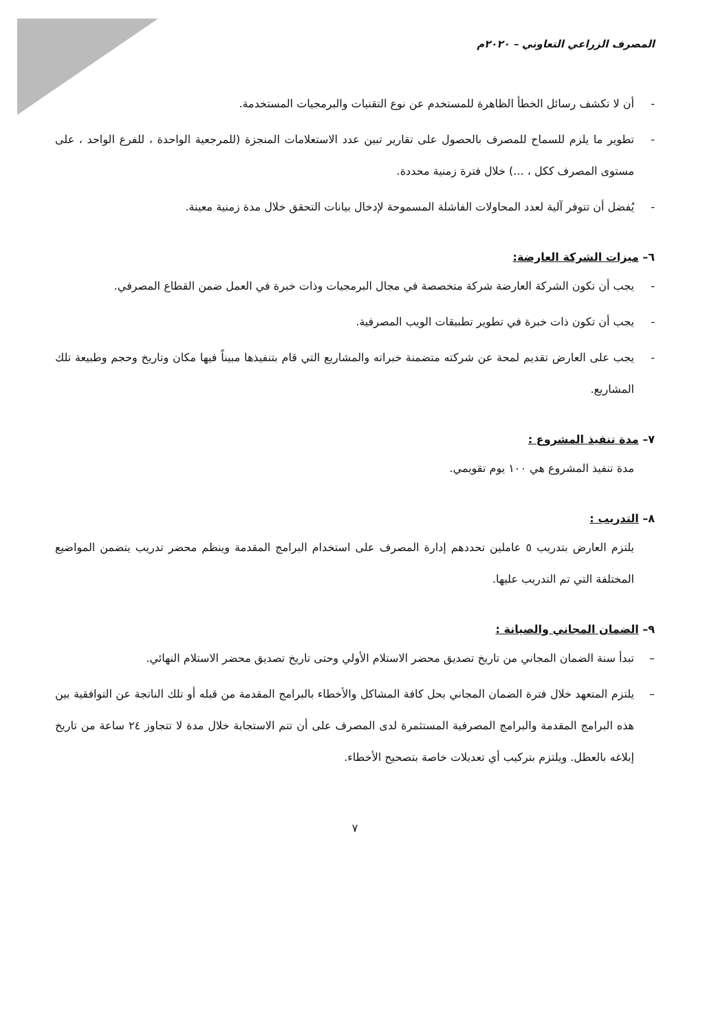المصرف الزراعي التعاوني – ٢٠٢٠م
- أن لا تكشف رسائل الخطأ الظاهرة للمستخدم عن نوع التقنيات والبرمجيات المستخدمة.
- تطوير ما يلزم للسماح للمصرف بالحصول على تقارير تبين عدد الاستعلامات المنجزة (للمرجعية الواحدة ، للفرع الواحد ، على مستوى المصرف ككل ، ...) خلال فترة زمنية محددة.
- يُفضل أن تتوفر آلية لعدد المحاولات الفاشلة المسموحة لإدخال بيانات التحقق خلال مدة زمنية معينة.
٦– ميزات الشركة العارضة:
- يجب أن تكون الشركة العارضة شركة متخصصة في مجال البرمجيات وذات خبرة في العمل ضمن القطاع المصرفي.
- يجب أن تكون ذات خبرة في تطوير تطبيقات الويب المصرفية.
- يجب على العارض تقديم لمحة عن شركته متضمنة خبراته والمشاريع التي قام بتنفيذها مبيناً فيها مكان وتاريخ وحجم وطبيعة تلك المشاريع.
٧– مدة تنفيذ المشروع :
مدة تنفيذ المشروع هي ١٠٠ يوم تقويمي.
٨– التدريب :
يلتزم العارض بتدريب ٥ عاملين تحددهم إدارة المصرف على استخدام البرامج المقدمة وينظم محضر تدريب يتضمن المواضيع المختلفة التي تم التدريب عليها.
٩– الضمان المجاني والصيانة :
– تبدأ سنة الضمان المجاني من تاريخ تصديق محضر الاستلام الأولي وحتى تاريخ تصديق محضر الاستلام النهائي.
– يلتزم المتعهد خلال فترة الضمان المجاني بحل كافة المشاكل والأخطاء بالبرامج المقدمة من قبله أو تلك الناتجة عن التوافقية بين هذه البرامج المقدمة والبرامج المصرفية المستثمرة لدى المصرف على أن تتم الاستجابة خلال مدة لا تتجاوز ٢٤ ساعة من تاريخ إبلاغه بالعطل. ويلتزم بتركيب أي تعديلات خاصة بتصحيح الأخطاء.
٧